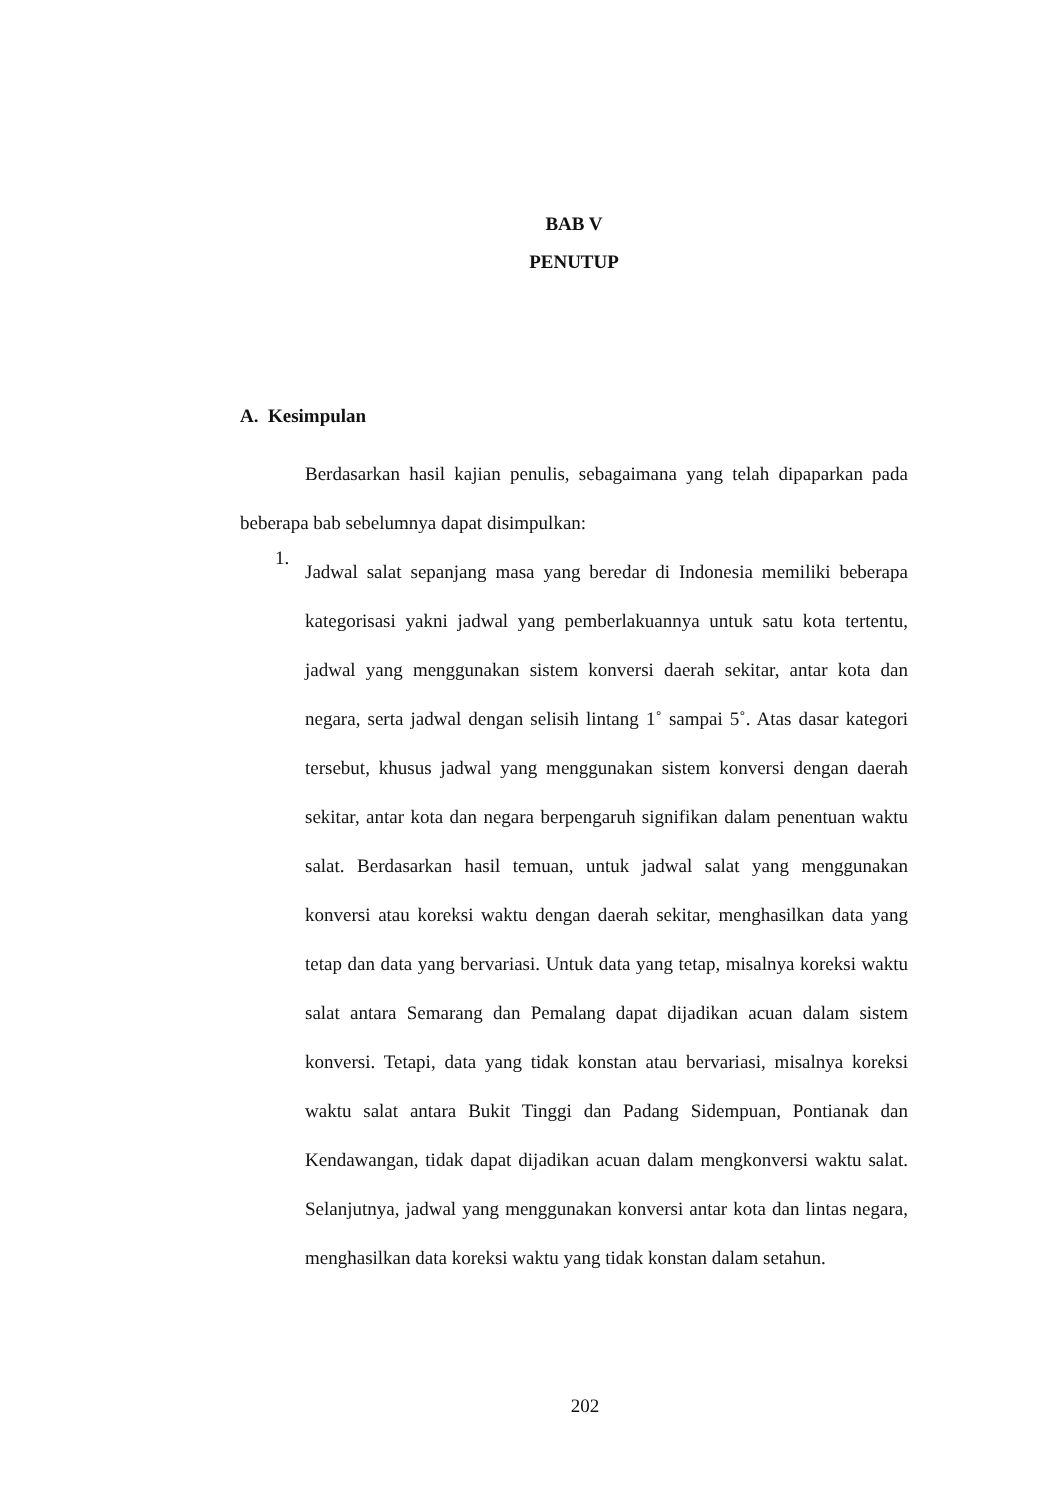BAB V
PENUTUP
A. Kesimpulan
Berdasarkan hasil kajian penulis, sebagaimana yang telah dipaparkan pada beberapa bab sebelumnya dapat disimpulkan:
1.
Jadwal salat sepanjang masa yang beredar di Indonesia memiliki beberapa kategorisasi yakni jadwal yang pemberlakuannya untuk satu kota tertentu, jadwal yang menggunakan sistem konversi daerah sekitar, antar kota dan negara, serta jadwal dengan selisih lintang 1˚ sampai 5˚. Atas dasar kategori tersebut, khusus jadwal yang menggunakan sistem konversi dengan daerah sekitar, antar kota dan negara berpengaruh signifikan dalam penentuan waktu salat. Berdasarkan hasil temuan, untuk jadwal salat yang menggunakan konversi atau koreksi waktu dengan daerah sekitar, menghasilkan data yang tetap dan data yang bervariasi. Untuk data yang tetap, misalnya koreksi waktu salat antara Semarang dan Pemalang dapat dijadikan acuan dalam sistem konversi. Tetapi, data yang tidak konstan atau bervariasi, misalnya koreksi waktu salat antara Bukit Tinggi dan Padang Sidempuan, Pontianak dan Kendawangan, tidak dapat dijadikan acuan dalam mengkonversi waktu salat. Selanjutnya, jadwal yang menggunakan konversi antar kota dan lintas negara, menghasilkan data koreksi waktu yang tidak konstan dalam setahun.
202